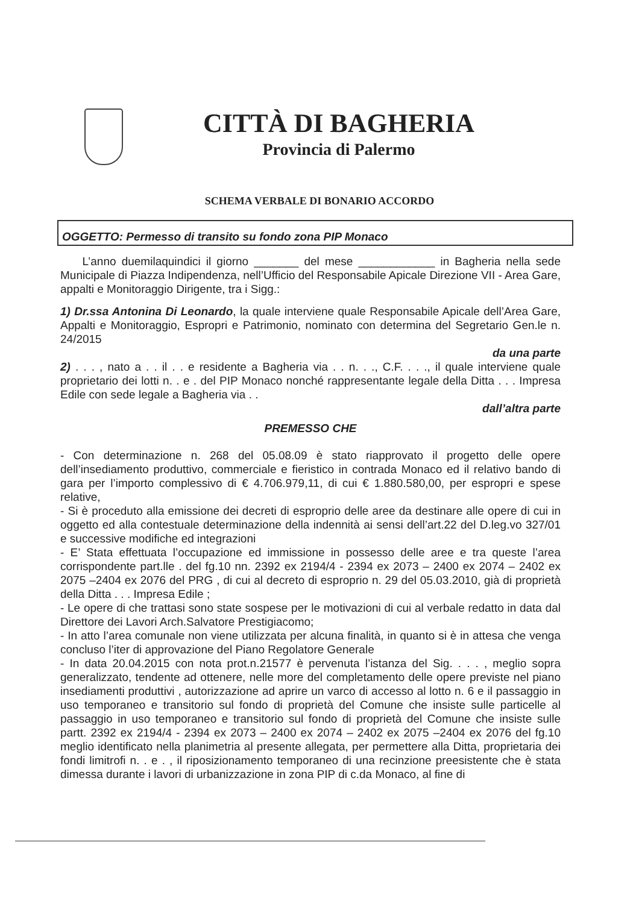CITTÀ DI BAGHERIA
Provincia di Palermo
SCHEMA VERBALE DI BONARIO ACCORDO
OGGETTO: Permesso di transito su fondo zona PIP Monaco
L’anno duemilaquindici il giorno _______ del mese ____________ in Bagheria nella sede Municipale di Piazza Indipendenza, nell’Ufficio del Responsabile Apicale Direzione VII - Area Gare, appalti e Monitoraggio Dirigente, tra i Sigg.:
1) Dr.ssa Antonina Di Leonardo, la quale interviene quale Responsabile Apicale dell’Area Gare, Appalti e Monitoraggio, Espropri e Patrimonio, nominato con determina del Segretario Gen.le n. 24/2015
da una parte
2) . . . , nato a . . il . . e residente a Bagheria via . . n. . ., C.F. . . ., il quale interviene quale proprietario dei lotti n. . e . del PIP Monaco nonché rappresentante legale della Ditta . . . Impresa Edile con sede legale a Bagheria via . .
dall’altra parte
PREMESSO CHE
- Con determinazione n. 268 del 05.08.09 è stato riapprovato il progetto delle opere dell’insediamento produttivo, commerciale e fieristico in contrada Monaco ed il relativo bando di gara per l’importo complessivo di € 4.706.979,11, di cui € 1.880.580,00, per espropri e spese relative,
- Si è proceduto alla emissione dei decreti di esproprio delle aree da destinare alle opere di cui in oggetto ed alla contestuale determinazione della indennità ai sensi dell’art.22 del D.leg.vo 327/01 e successive modifiche ed integrazioni
- E’ Stata effettuata l’occupazione ed immissione in possesso delle aree e tra queste l’area corrispondente part.lle . del fg.10 nn. 2392 ex 2194/4 - 2394 ex 2073 – 2400 ex 2074 – 2402 ex 2075 –2404 ex 2076 del PRG , di cui al decreto di esproprio n. 29 del 05.03.2010, già di proprietà della Ditta . . . Impresa Edile ;
- Le opere di che trattasi sono state sospese per le motivazioni di cui al verbale redatto in data dal Direttore dei Lavori Arch.Salvatore Prestigiacomo;
- In atto l’area comunale non viene utilizzata per alcuna finalità, in quanto si è in attesa che venga concluso l’iter di approvazione del Piano Regolatore Generale
- In data 20.04.2015 con nota prot.n.21577 è pervenuta l’istanza del Sig. . . . , meglio sopra generalizzato, tendente ad ottenere, nelle more del completamento delle opere previste nel piano insediamenti produttivi , autorizzazione ad aprire un varco di accesso al lotto n. 6 e il passaggio in uso temporaneo e transitorio sul fondo di proprietà del Comune che insiste sulle particelle al passaggio in uso temporaneo e transitorio sul fondo di proprietà del Comune che insiste sulle partt. 2392 ex 2194/4 - 2394 ex 2073 – 2400 ex 2074 – 2402 ex 2075 –2404 ex 2076 del fg.10 meglio identificato nella planimetria al presente allegata, per permettere alla Ditta, proprietaria dei fondi limitrofi n. . e . , il riposizionamento temporaneo di una recinzione preesistente che è stata dimessa durante i lavori di urbanizzazione in zona PIP di c.da Monaco, al fine di